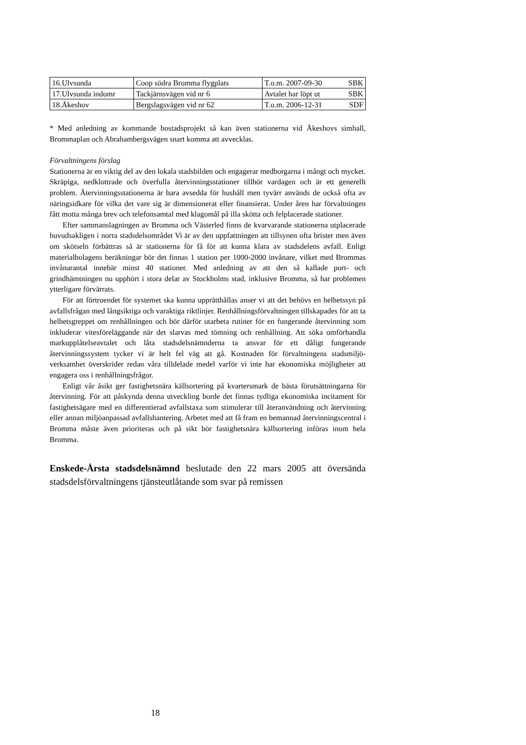| 16.Ulvsunda | Coop södra Bromma flygplats | T.o.m. 2007-09-30 SBK |
| 17.Ulvsunda indomr | Tackjärnsvägen vid nr 6 | Avtalet har löpt ut SBK |
| 18.Åkeshov | Bergslagsvägen vid nr 62 | T.o.m. 2006-12-31 SDF |
* Med anledning av kommande bostadsprojekt så kan även stationerna vid Åkeshovs simhall, Brommaplan och Abrahambergsvägen snart komma att avvecklas.
Förvaltningens förslag
Stationerna är en viktig del av den lokala stadsbilden och engagerar medborgarna i mångt och mycket. Skräpiga, nedklottrade och överfulla återvinningsstationer tillhör vardagen och är ett generellt problem. Återvinningsstationerna är bara avsedda för hushåll men tyvärr används de också ofta av näringsidkare för vilka det vare sig är dimensionerat eller finansierat. Under åren har förvaltningen fått motta många brev och telefonsamtal med klagomål på illa skötta och felplacerade stationer.
Efter sammanslagningen av Bromma och Västerled finns de kvarvarande stationerna utplacerade huvudsakligen i norra stadsdelsområdet Vi är av den uppfattningen att tillsynen ofta brister men även om skötseln förbättras så är stationerna för få för att kunna klara av stadsdelens avfall. Enligt materialbolagens beräkningar bör det finnas 1 station per 1000-2000 invånare, vilket med Brommas invånarantal innebär minst 40 stationer. Med anledning av att den så kallade port- och grindhämtningen nu upphört i stora delar av Stockholms stad, inklusive Bromma, så har problemen ytterligare förvärrats.
För att förtroendet för systemet ska kunna upprätthållas anser vi att det behövs en helhetssyn på avfallsfrågan med långsiktiga och varaktiga riktlinjer. Renhållningsförvaltningen tillskapades för att ta helhetsgreppet om renhållningen och bör därför utarbeta rutiner för en fungerande återvinning som inkluderar vitesföreläggande när det slarvas med tömning och renhållning. Att söka omförhandla markupplåtelseavtalet och låta stadsdelsnämnderna ta ansvar för ett dåligt fungerande återvinningssystem tycker vi är helt fel väg att gå. Kostnaden för förvaltningens stadsmiljö- verksamhet överskrider redan våra tilldelade medel varför vi inte har ekonomiska möjligheter att engagera oss i renhållningsfrågor.
Enligt vår åsikt ger fastighetsnära källsortering på kvartersmark de bästa förutsättningarna för återvinning. För att påskynda denna utveckling borde det finnas tydliga ekonomiska incitament för fastighetsägare med en differentierad avfallstaxa som stimulerar till återanvändning och återvinning eller annan miljöanpassad avfallshantering. Arbetet med att få fram en bemannad återvinningscentral i Bromma måste även prioriteras och på sikt bör fastighetsnära källsortering införas inom hela Bromma.
Enskede-Årsta stadsdelsnämnd beslutade den 22 mars 2005 att översända stadsdelsförvaltningens tjänsteutlåtande som svar på remissen
18